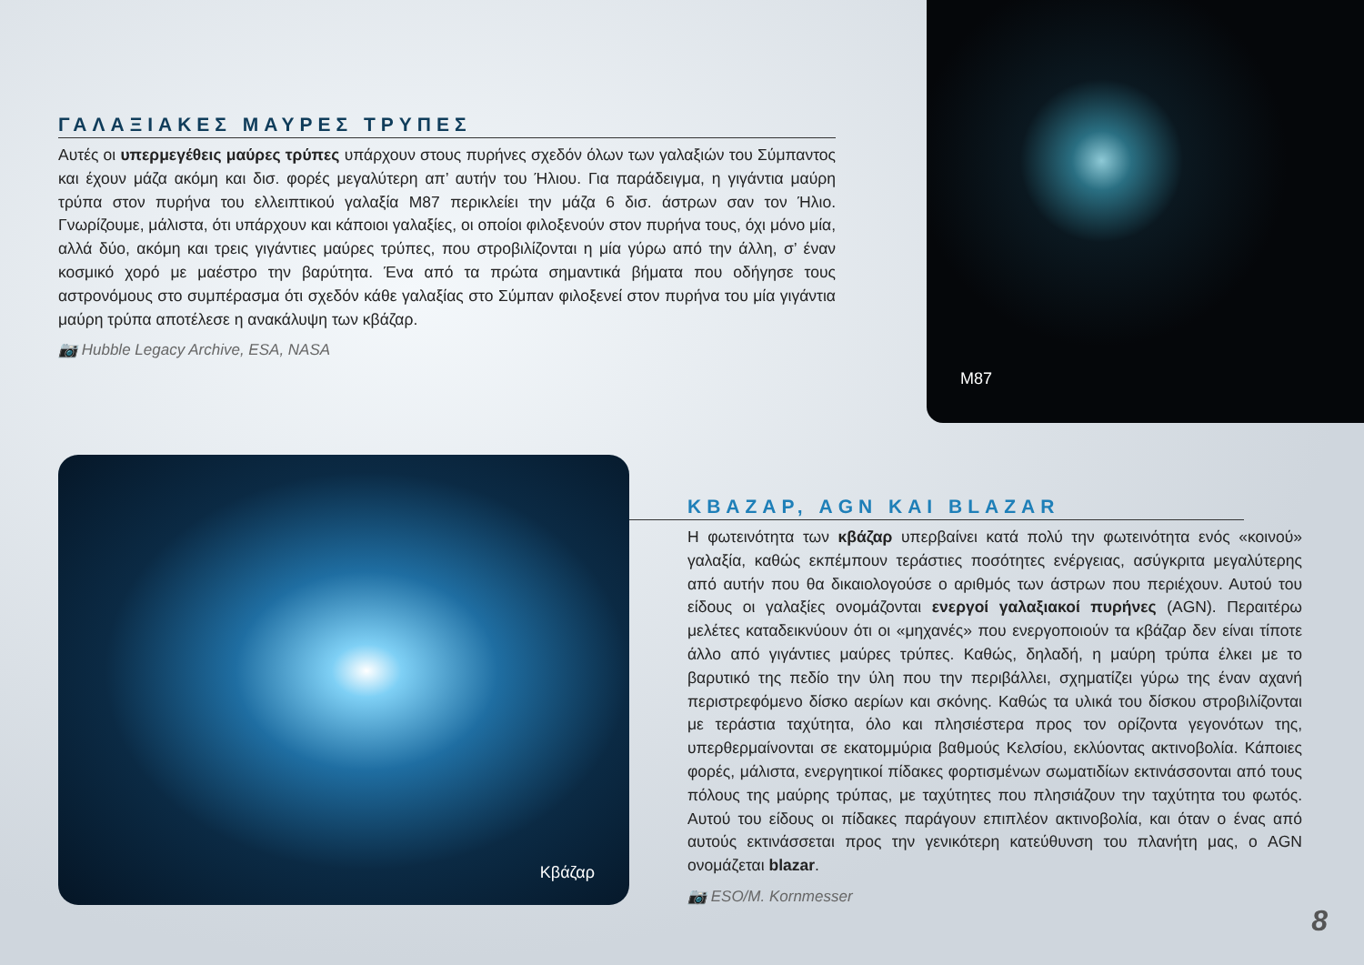ΓΑΛΑΞΙΑΚΕΣ ΜΑΥΡΕΣ ΤΡΥΠΕΣ
Αυτές οι υπερμεγέθεις μαύρες τρύπες υπάρχουν στους πυρήνες σχεδόν όλων των γαλαξιών του Σύμπαντος και έχουν μάζα ακόμη και δισ. φορές μεγαλύτερη απ’ αυτήν του Ήλιου. Για παράδειγμα, η γιγάντια μαύρη τρύπα στον πυρήνα του ελλειπτικού γαλαξία Μ87 περικλείει την μάζα 6 δισ. άστρων σαν τον Ήλιο. Γνωρίζουμε, μάλιστα, ότι υπάρχουν και κάποιοι γαλαξίες, οι οποίοι φιλοξενούν στον πυρήνα τους, όχι μόνο μία, αλλά δύο, ακόμη και τρεις γιγάντιες μαύρες τρύπες, που στροβιλίζονται η μία γύρω από την άλλη, σ’ έναν κοσμικό χορό με μαέστρο την βαρύτητα. Ένα από τα πρώτα σημαντικά βήματα που οδήγησε τους αστρονόμους στο συμπέρασμα ότι σχεδόν κάθε γαλαξίας στο Σύμπαν φιλοξενεί στον πυρήνα του μία γιγάντια μαύρη τρύπα αποτέλεσε η ανακάλυψη των κβάζαρ.
📷 Hubble Legacy Archive, ESA, NASA
M87
Κβάζαρ
ΚΒΑΖΑΡ, AGN ΚΑΙ BLAZAR
Η φωτεινότητα των κβάζαρ υπερβαίνει κατά πολύ την φωτεινότητα ενός «κοινού» γαλαξία, καθώς εκπέμπουν τεράστιες ποσότητες ενέργειας, ασύγκριτα μεγαλύτερης από αυτήν που θα δικαιολογούσε ο αριθμός των άστρων που περιέχουν. Αυτού του είδους οι γαλαξίες ονομάζονται ενεργοί γαλαξιακοί πυρήνες (AGN). Περαιτέρω μελέτες καταδεικνύουν ότι οι «μηχανές» που ενεργοποιούν τα κβάζαρ δεν είναι τίποτε άλλο από γιγάντιες μαύρες τρύπες. Καθώς, δηλαδή, η μαύρη τρύπα έλκει με το βαρυτικό της πεδίο την ύλη που την περιβάλλει, σχηματίζει γύρω της έναν αχανή περιστρεφόμενο δίσκο αερίων και σκόνης. Καθώς τα υλικά του δίσκου στροβιλίζονται με τεράστια ταχύτητα, όλο και πλησιέστερα προς τον ορίζοντα γεγονότων της, υπερθερμαίνονται σε εκατομμύρια βαθμούς Κελσίου, εκλύοντας ακτινοβολία. Κάποιες φορές, μάλιστα, ενεργητικοί πίδακες φορτισμένων σωματιδίων εκτινάσσονται από τους πόλους της μαύρης τρύπας, με ταχύτητες που πλησιάζουν την ταχύτητα του φωτός. Αυτού του είδους οι πίδακες παράγουν επιπλέον ακτινοβολία, και όταν ο ένας από αυτούς εκτινάσσεται προς την γενικότερη κατεύθυνση του πλανήτη μας, ο AGN ονομάζεται blazar.
📷 ESO/M. Kornmesser
8